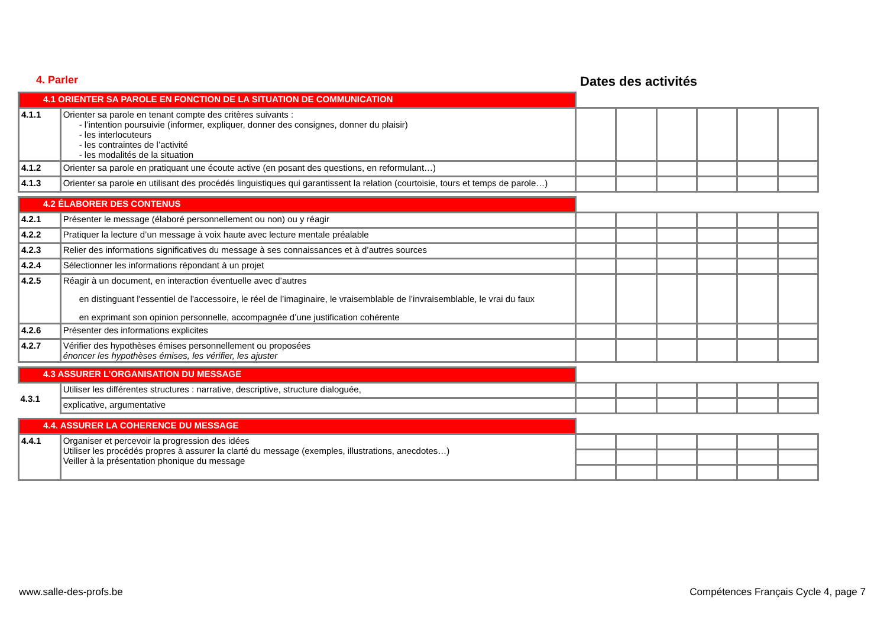4. Parler
Dates des activités
| 4.1 ORIENTER SA PAROLE EN FONCTION DE LA SITUATION DE COMMUNICATION | | | | | | | |
| 4.1.1 | Orienter sa parole en tenant compte des critères suivants : - l’intention poursuivie (informer, expliquer, donner des consignes, donner du plaisir) - les interlocuteurs - les contraintes de l’activité - les modalités de la situation | | | | | | |
| 4.1.2 | Orienter sa parole en pratiquant une écoute active (en posant des questions, en reformulant…) | | | | | | |
| 4.1.3 | Orienter sa parole en utilisant des procédés linguistiques qui garantissent la relation (courtoisie, tours et temps de parole…) | | | | | | |
| 4.2 ÉLABORER DES CONTENUS | | | | | | | |
| 4.2.1 | Présenter le message (élaboré personnellement ou non) ou y réagir | | | | | | |
| 4.2.2 | Pratiquer la lecture d’un message à voix haute avec lecture mentale préalable | | | | | | |
| 4.2.3 | Relier des informations significatives du message à ses connaissances et à d’autres sources | | | | | | |
| 4.2.4 | Sélectionner les informations répondant à un projet | | | | | | |
| 4.2.5 | Réagir à un document, en interaction éventuelle avec d’autres en distinguant l'essentiel de l'accessoire, le réel de l’imaginaire, le vraisemblable de l’invraisemblable, le vrai du faux en exprimant son opinion personnelle, accompagnée d’une justification cohérente | | | | | | |
| 4.2.6 | Présenter des informations explicites | | | | | | |
| 4.2.7 | Vérifier des hypothèses émises personnellement ou proposées énoncer les hypothèses émises, les vérifier, les ajuster | | | | | | |
| 4.3 ASSURER L’ORGANISATION DU MESSAGE | | | | | | | |
| 4.3.1 | Utiliser les différentes structures : narrative, descriptive, structure dialoguée, | | | | | | |
| | explicative, argumentative | | | | | | |
| 4.4. ASSURER LA COHERENCE DU MESSAGE | | | | | | | |
| 4.4.1 | Organiser et percevoir la progression des idées Utiliser les procédés propres à assurer la clarté du message (exemples, illustrations, anecdotes…) Veiller à la présentation phonique du message | | | | | | |
www.salle-des-profs.be
Compétences Français Cycle 4, page 7